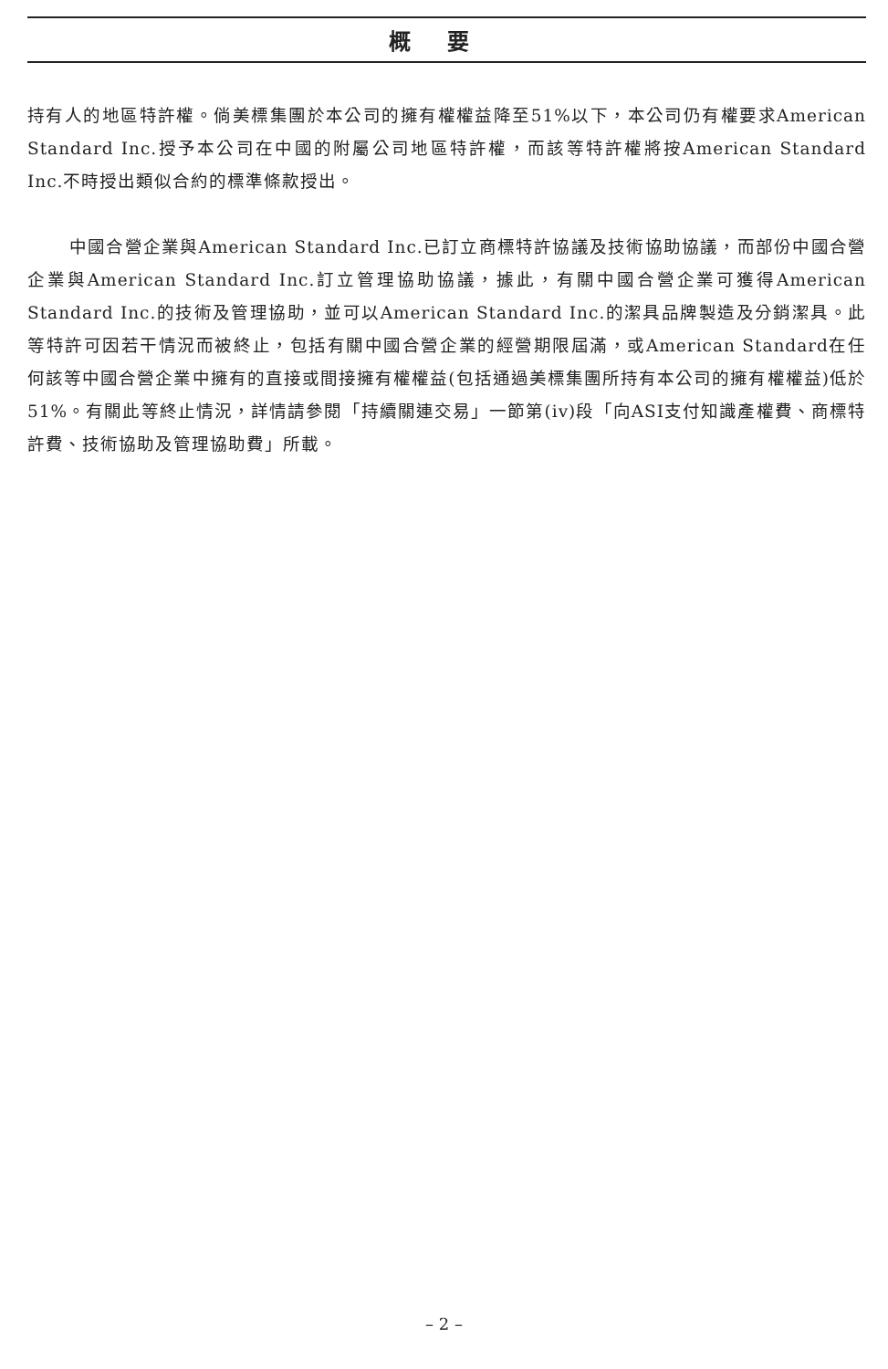概要
持有人的地區特許權。倘美標集團於本公司的擁有權權益降至51%以下，本公司仍有權要求American Standard Inc.授予本公司在中國的附屬公司地區特許權，而該等特許權將按American Standard Inc.不時授出類似合約的標準條款授出。
中國合營企業與American Standard Inc.已訂立商標特許協議及技術協助協議，而部份中國合營企業與American Standard Inc.訂立管理協助協議，據此，有關中國合營企業可獲得American Standard Inc.的技術及管理協助，並可以American Standard Inc.的潔具品牌製造及分銷潔具。此等特許可因若干情況而被終止，包括有關中國合營企業的經營期限屆滿，或American Standard在任何該等中國合營企業中擁有的直接或間接擁有權權益(包括通過美標集團所持有本公司的擁有權權益)低於51%。有關此等終止情況，詳情請參閱「持續關連交易」一節第(iv)段「向ASI支付知識產權費、商標特許費、技術協助及管理協助費」所載。
– 2 –